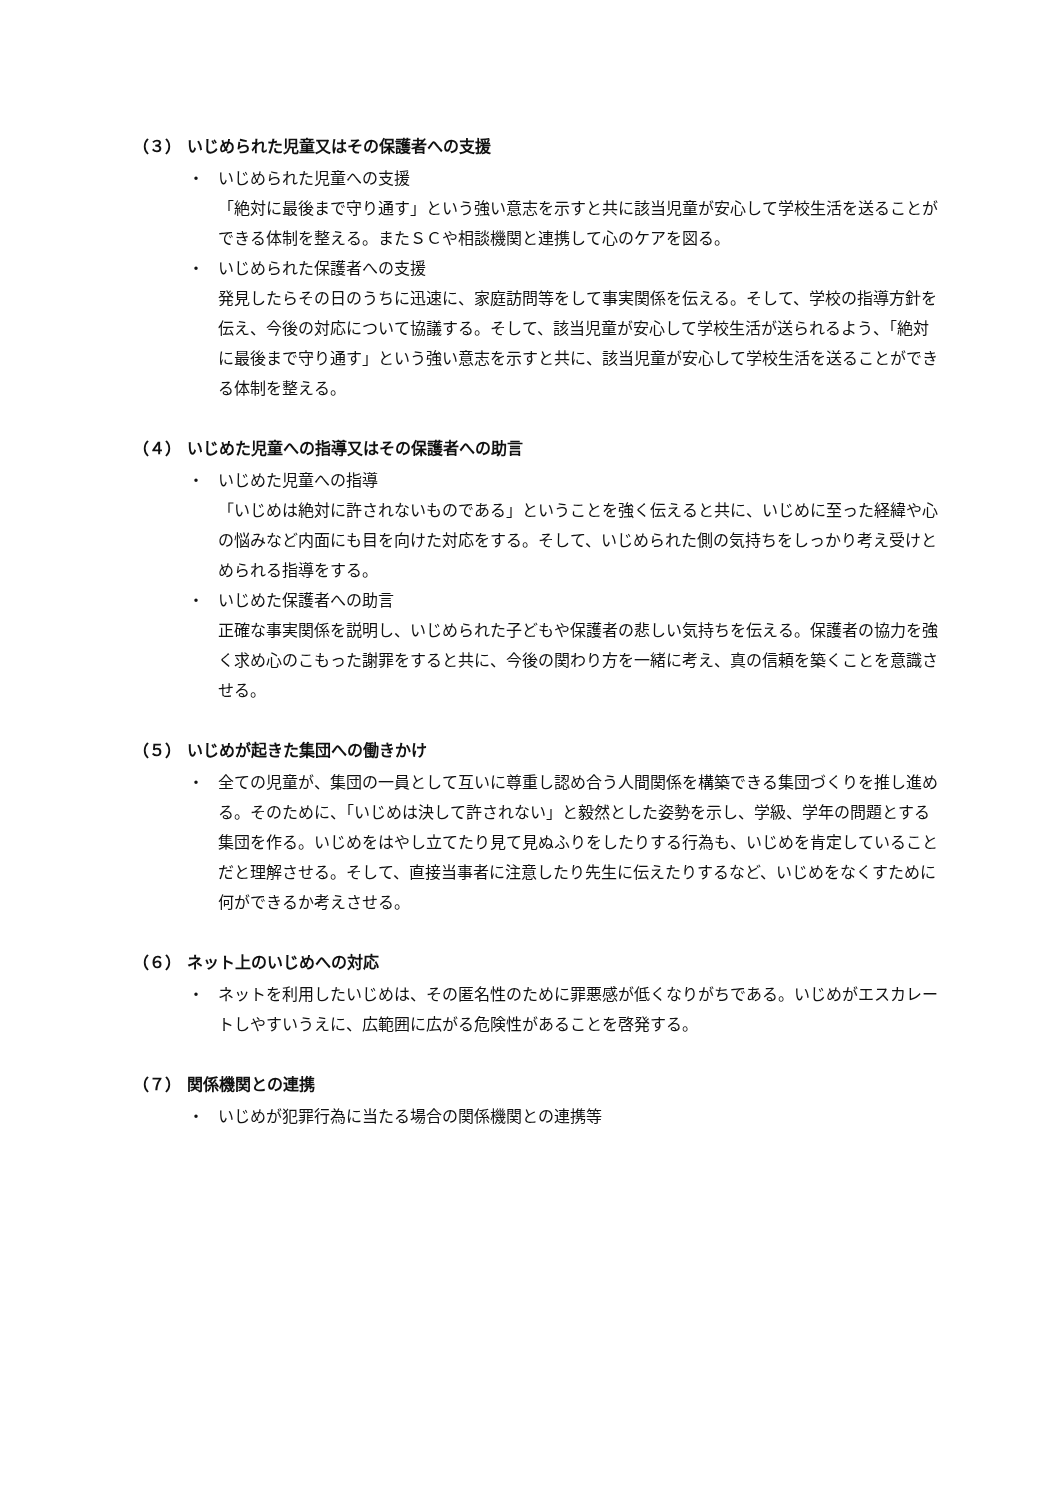（３） いじめられた児童又はその保護者への支援
・ いじめられた児童への支援
「絶対に最後まで守り通す」という強い意志を示すと共に該当児童が安心して学校生活を送ることができる体制を整える。またＳＣや相談機関と連携して心のケアを図る。
・ いじめられた保護者への支援
発見したらその日のうちに迅速に、家庭訪問等をして事実関係を伝える。そして、学校の指導方針を伝え、今後の対応について協議する。そして、該当児童が安心して学校生活が送られるよう、「絶対に最後まで守り通す」という強い意志を示すと共に、該当児童が安心して学校生活を送ることができる体制を整える。
（４） いじめた児童への指導又はその保護者への助言
・ いじめた児童への指導
「いじめは絶対に許されないものである」ということを強く伝えると共に、いじめに至った経緯や心の悩みなど内面にも目を向けた対応をする。そして、いじめられた側の気持ちをしっかり考え受けとめられる指導をする。
・ いじめた保護者への助言
正確な事実関係を説明し、いじめられた子どもや保護者の悲しい気持ちを伝える。保護者の協力を強く求め心のこもった謝罪をすると共に、今後の関わり方を一緒に考え、真の信頼を築くことを意識させる。
（５） いじめが起きた集団への働きかけ
・ 全ての児童が、集団の一員として互いに尊重し認め合う人間関係を構築できる集団づくりを推し進める。そのために、「いじめは決して許されない」と毅然とした姿勢を示し、学級、学年の問題とする集団を作る。いじめをはやし立てたり見て見ぬふりをしたりする行為も、いじめを肯定していることだと理解させる。そして、直接当事者に注意したり先生に伝えたりするなど、いじめをなくすために何ができるか考えさせる。
（６） ネット上のいじめへの対応
・ ネットを利用したいじめは、その匿名性のために罪悪感が低くなりがちである。いじめがエスカレートしやすいうえに、広範囲に広がる危険性があることを啓発する。
（７） 関係機関との連携
・ いじめが犯罪行為に当たる場合の関係機関との連携等